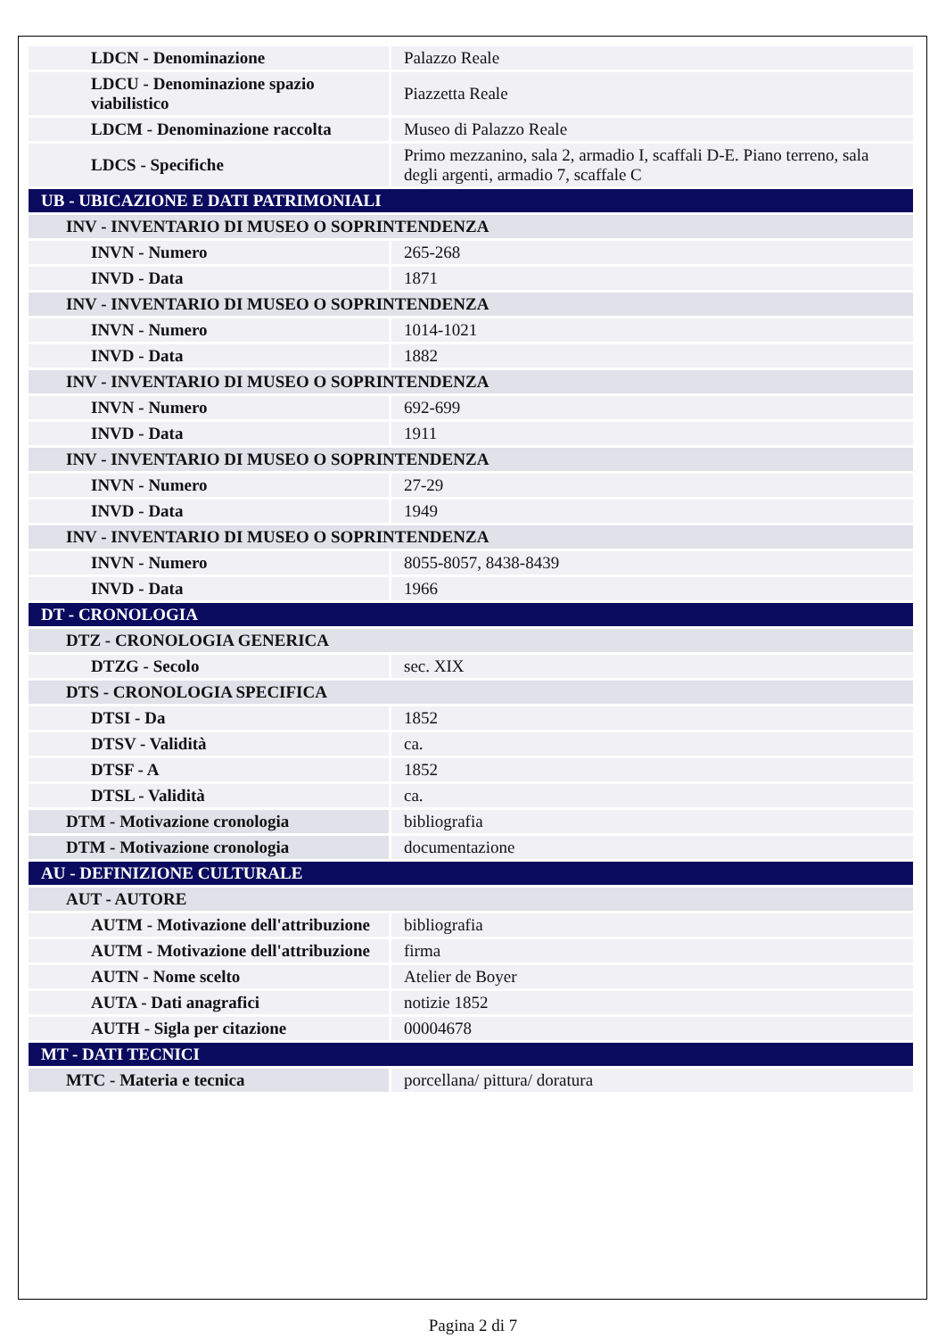| LDCN - Denominazione | Palazzo Reale |
| LDCU - Denominazione spazio viabilistico | Piazzetta Reale |
| LDCM - Denominazione raccolta | Museo di Palazzo Reale |
| LDCS - Specifiche | Primo mezzanino, sala 2, armadio I, scaffali D-E. Piano terreno, sala degli argenti, armadio 7, scaffale C |
| UB - UBICAZIONE E DATI PATRIMONIALI | |
| INV - INVENTARIO DI MUSEO O SOPRINTENDENZA | |
| INVN - Numero | 265-268 |
| INVD - Data | 1871 |
| INV - INVENTARIO DI MUSEO O SOPRINTENDENZA | |
| INVN - Numero | 1014-1021 |
| INVD - Data | 1882 |
| INV - INVENTARIO DI MUSEO O SOPRINTENDENZA | |
| INVN - Numero | 692-699 |
| INVD - Data | 1911 |
| INV - INVENTARIO DI MUSEO O SOPRINTENDENZA | |
| INVN - Numero | 27-29 |
| INVD - Data | 1949 |
| INV - INVENTARIO DI MUSEO O SOPRINTENDENZA | |
| INVN - Numero | 8055-8057, 8438-8439 |
| INVD - Data | 1966 |
| DT - CRONOLOGIA | |
| DTZ - CRONOLOGIA GENERICA | |
| DTZG - Secolo | sec. XIX |
| DTS - CRONOLOGIA SPECIFICA | |
| DTSI - Da | 1852 |
| DTSV - Validità | ca. |
| DTSF - A | 1852 |
| DTSL - Validità | ca. |
| DTM - Motivazione cronologia | bibliografia |
| DTM - Motivazione cronologia | documentazione |
| AU - DEFINIZIONE CULTURALE | |
| AUT - AUTORE | |
| AUTM - Motivazione dell'attribuzione | bibliografia |
| AUTM - Motivazione dell'attribuzione | firma |
| AUTN - Nome scelto | Atelier de Boyer |
| AUTA - Dati anagrafici | notizie 1852 |
| AUTH - Sigla per citazione | 00004678 |
| MT - DATI TECNICI | |
| MTC - Materia e tecnica | porcellana/ pittura/ doratura |
Pagina 2 di 7